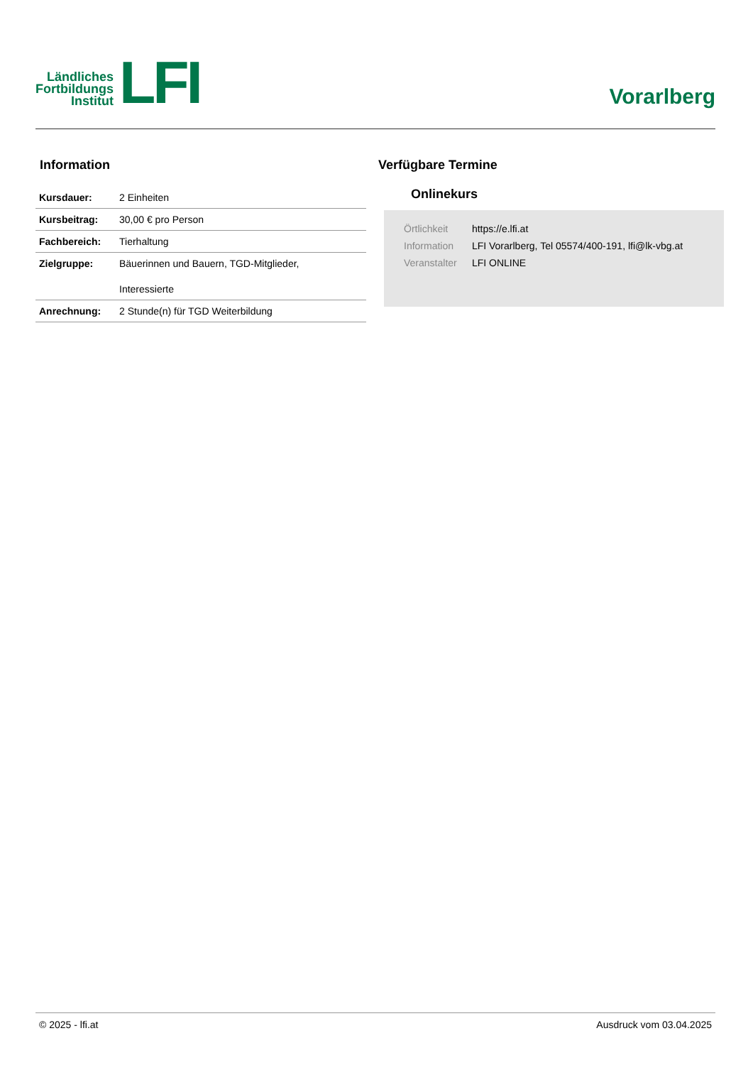Ländliches
Fortbildungs
Institut
LFI
Vorarlberg
Information
| Kursdauer: | 2 Einheiten |
| Kursbeitrag: | 30,00 € pro Person |
| Fachbereich: | Tierhaltung |
| Zielgruppe: | Bäuerinnen und Bauern, TGD-Mitglieder, Interessierte |
| Anrechnung: | 2 Stunde(n) für TGD Weiterbildung |
Verfügbare Termine
Onlinekurs
Örtlichkeit https://e.lfi.at
Information LFI Vorarlberg, Tel 05574/400-191, lfi@lk-vbg.at
Veranstalter LFI ONLINE
© 2025 - lfi.at Ausdruck vom 03.04.2025